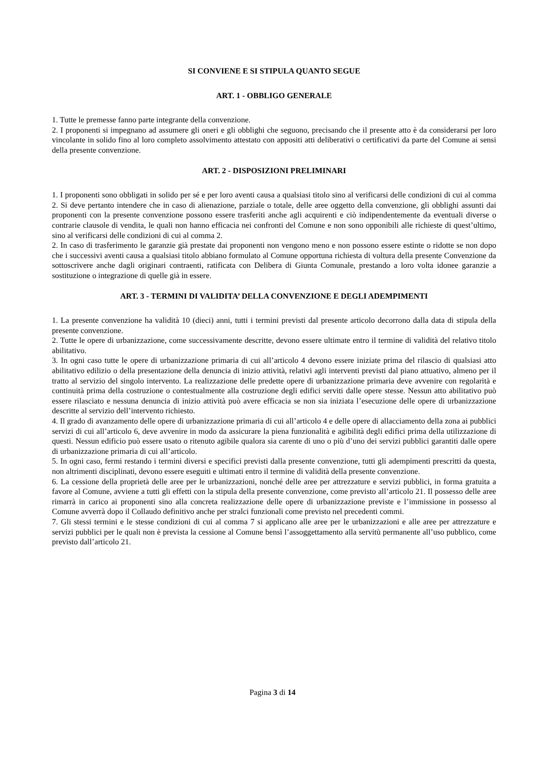SI CONVIENE E SI STIPULA QUANTO SEGUE
ART. 1 - OBBLIGO GENERALE
1. Tutte le premesse fanno parte integrante della convenzione.
2. I proponenti si impegnano ad assumere gli oneri e gli obblighi che seguono, precisando che il presente atto è da considerarsi per loro vincolante in solido fino al loro completo assolvimento attestato con appositi atti deliberativi o certificativi da parte del Comune ai sensi della presente convenzione.
ART. 2 - DISPOSIZIONI PRELIMINARI
1. I proponenti sono obbligati in solido per sé e per loro aventi causa a qualsiasi titolo sino al verificarsi delle condizioni di cui al comma 2. Si deve pertanto intendere che in caso di alienazione, parziale o totale, delle aree oggetto della convenzione, gli obblighi assunti dai proponenti con la presente convenzione possono essere trasferiti anche agli acquirenti e ciò indipendentemente da eventuali diverse o contrarie clausole di vendita, le quali non hanno efficacia nei confronti del Comune e non sono opponibili alle richieste di quest’ultimo, sino al verificarsi delle condizioni di cui al comma 2.
2. In caso di trasferimento le garanzie già prestate dai proponenti non vengono meno e non possono essere estinte o ridotte se non dopo che i successivi aventi causa a qualsiasi titolo abbiano formulato al Comune opportuna richiesta di voltura della presente Convenzione da sottoscrivere anche dagli originari contraenti, ratificata con Delibera di Giunta Comunale, prestando a loro volta idonee garanzie a sostituzione o integrazione di quelle già in essere.
ART. 3 - TERMINI DI VALIDITA’ DELLA CONVENZIONE E DEGLI ADEMPIMENTI
1. La presente convenzione ha validità 10 (dieci) anni, tutti i termini previsti dal presente articolo decorrono dalla data di stipula della presente convenzione.
2. Tutte le opere di urbanizzazione, come successivamente descritte, devono essere ultimate entro il termine di validità del relativo titolo abilitativo.
3. In ogni caso tutte le opere di urbanizzazione primaria di cui all’articolo 4 devono essere iniziate prima del rilascio di qualsiasi atto abilitativo edilizio o della presentazione della denuncia di inizio attività, relativi agli interventi previsti dal piano attuativo, almeno per il tratto al servizio del singolo intervento. La realizzazione delle predette opere di urbanizzazione primaria deve avvenire con regolarità e continuità prima della costruzione o contestualmente alla costruzione degli edifici serviti dalle opere stesse. Nessun atto abilitativo può essere rilasciato e nessuna denuncia di inizio attività può avere efficacia se non sia iniziata l’esecuzione delle opere di urbanizzazione descritte al servizio dell’intervento richiesto.
4. Il grado di avanzamento delle opere di urbanizzazione primaria di cui all’articolo 4 e delle opere di allacciamento della zona ai pubblici servizi di cui all’articolo 6, deve avvenire in modo da assicurare la piena funzionalità e agibilità degli edifici prima della utilizzazione di questi. Nessun edificio può essere usato o ritenuto agibile qualora sia carente di uno o più d’uno dei servizi pubblici garantiti dalle opere di urbanizzazione primaria di cui all’articolo.
5. In ogni caso, fermi restando i termini diversi e specifici previsti dalla presente convenzione, tutti gli adempimenti prescritti da questa, non altrimenti disciplinati, devono essere eseguiti e ultimati entro il termine di validità della presente convenzione.
6. La cessione della proprietà delle aree per le urbanizzazioni, nonché delle aree per attrezzature e servizi pubblici, in forma gratuita a favore al Comune, avviene a tutti gli effetti con la stipula della presente convenzione, come previsto all’articolo 21. Il possesso delle aree rimarrà in carico ai proponenti sino alla concreta realizzazione delle opere di urbanizzazione previste e l’immissione in possesso al Comune avverrà dopo il Collaudo definitivo anche per stralci funzionali come previsto nel precedenti commi.
7. Gli stessi termini e le stesse condizioni di cui al comma 7 si applicano alle aree per le urbanizzazioni e alle aree per attrezzature e servizi pubblici per le quali non è prevista la cessione al Comune bensì l’assoggettamento alla servitù permanente all’uso pubblico, come previsto dall’articolo 21.
Pagina 3 di 14